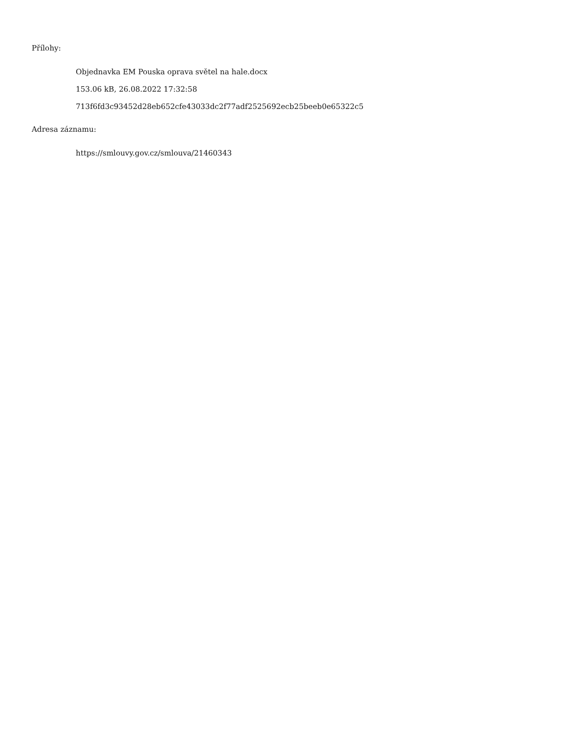Přílohy:
Objednavka EM Pouska oprava světel na hale.docx
153.06 kB, 26.08.2022 17:32:58
713f6fd3c93452d28eb652cfe43033dc2f77adf2525692ecb25beeb0e65322c5
Adresa záznamu:
https://smlouvy.gov.cz/smlouva/21460343